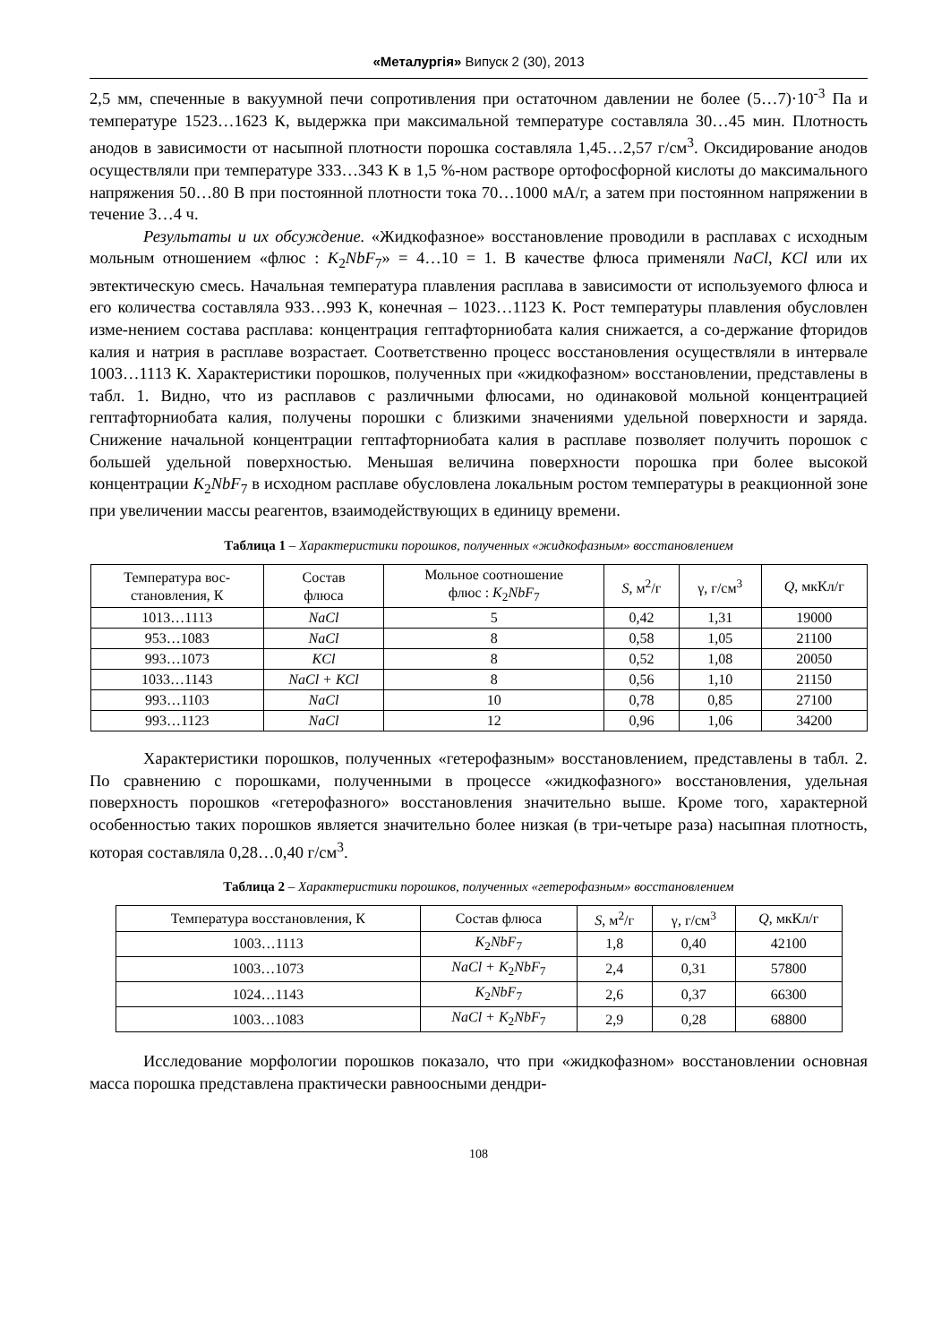«Металургія» Випуск 2 (30), 2013
2,5 мм, спеченные в вакуумной печи сопротивления при остаточном давлении не более (5…7)·10<sup>-3</sup> Па и температуре 1523…1623 К, выдержка при максимальной температуре составляла 30…45 мин. Плотность анодов в зависимости от насыпной плотности порошка составляла 1,45…2,57 г/см<sup>3</sup>. Оксидирование анодов осуществляли при температуре 333…343 К в 1,5 %-ном растворе ортофосфорной кислоты до максимального напряжения 50…80 В при постоянной плотности тока 70…1000 мА/г, а затем при постоянном напряжении в течение 3…4 ч.
Результаты и их обсуждение. «Жидкофазное» восстановление проводили в расплавах с исходным мольным отношением «флюс : K<sub>2</sub>NbF<sub>7</sub>» = 4…10 = 1. В качестве флюса применяли NaCl, KCl или их эвтектическую смесь. Начальная температура плавления расплава в зависимости от используемого флюса и его количества составляла 933…993 К, конечная – 1023…1123 К. Рост температуры плавления обусловлен изме-нением состава расплава: концентрация гептафторниобата калия снижается, а со-держание фторидов калия и натрия в расплаве возрастает. Соответственно процесс восстановления осуществляли в интервале 1003…1113 К. Характеристики порошков, полученных при «жидкофазном» восстановлении, представлены в табл. 1. Видно, что из расплавов с различными флюсами, но одинаковой мольной концентрацией гептафторниобата калия, получены порошки с близкими значениями удельной поверхности и заряда. Снижение начальной концентрации гептафторниобата калия в расплаве позволяет получить порошок с большей удельной поверхностью. Меньшая величина поверхности порошка при более высокой концентрации K<sub>2</sub>NbF<sub>7</sub> в исходном расплаве обусловлена локальным ростом температуры в реакционной зоне при увеличении массы реагентов, взаимодействующих в единицу времени.
Таблица 1 – Характеристики порошков, полученных «жидкофазным» восстановлением
| Температура вос- становления, К | Состав флюса | Мольное соотношение флюс : K<sub>2</sub> NbF<sub>7</sub> | S , м<sup>2</sup>/г | γ, г/см<sup>3</sup> | Q , мкКл/г |
| --- | --- | --- | --- | --- | --- |
| 1013…1113 | NaCl | 5 | 0,42 | 1,31 | 19000 |
| 953…1083 | NaCl | 8 | 0,58 | 1,05 | 21100 |
| 993…1073 | KCl | 8 | 0,52 | 1,08 | 20050 |
| 1033…1143 | NaCl + KCl | 8 | 0,56 | 1,10 | 21150 |
| 993…1103 | NaCl | 10 | 0,78 | 0,85 | 27100 |
| 993…1123 | NaCl | 12 | 0,96 | 1,06 | 34200 |
Характеристики порошков, полученных «гетерофазным» восстановлением, представлены в табл. 2. По сравнению с порошками, полученными в процессе «жидкофазного» восстановления, удельная поверхность порошков «гетерофазного» восстановления значительно выше. Кроме того, характерной особенностью таких порошков является значительно более низкая (в три-четыре раза) насыпная плотность, которая составляла 0,28…0,40 г/см<sup>3</sup>.
Таблица 2 – Характеристики порошков, полученных «гетерофазным» восстановлением
| Температура восстановления, К | Состав флюса | S , м<sup>2</sup>/г | γ, г/см<sup>3</sup> | Q , мкКл/г |
| --- | --- | --- | --- | --- |
| 1003…1113 | K<sub>2</sub> NbF<sub>7</sub> | 1,8 | 0,40 | 42100 |
| 1003…1073 | NaCl + K<sub>2</sub> NbF<sub>7</sub> | 2,4 | 0,31 | 57800 |
| 1024…1143 | K<sub>2</sub> NbF<sub>7</sub> | 2,6 | 0,37 | 66300 |
| 1003…1083 | NaCl + K<sub>2</sub> NbF<sub>7</sub> | 2,9 | 0,28 | 68800 |
Исследование морфологии порошков показало, что при «жидкофазном» восстановлении основная масса порошка представлена практически равноосными дендри-
108